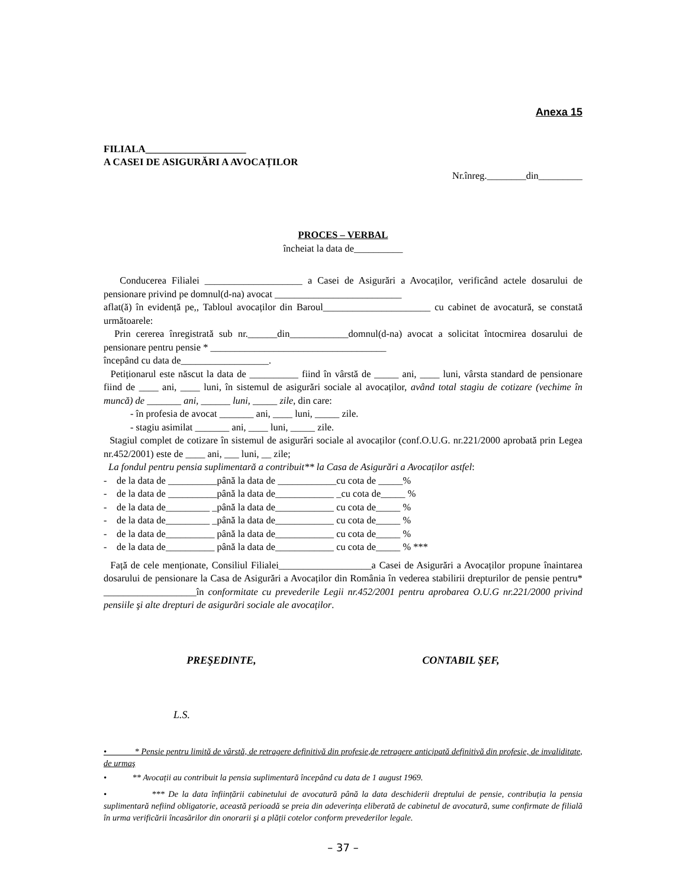Anexa 15
FILIALA____________________
A CASEI DE ASIGURĂRI A AVOCAȚILOR
Nr.înreg.________din_________
PROCES – VERBAL
încheiat la data de__________
Conducerea Filialei ____________________ a Casei de Asigurări a Avocaților, verificând actele dosarului de pensionare privind pe domnul(d-na) avocat __________________________
aflat(ă) în evidență pe,, Tabloul avocaților din Baroul______________________ cu cabinet de avocatură, se constată următoarele:
Prin cererea înregistrată sub nr.______din____________domnul(d-na) avocat a solicitat întocmirea dosarului de pensionare pentru pensie * ____________________________________
începând cu data de__________________.
Petiționarul este născut la data de __________ fiind în vârstă de _____ ani, ____ luni, vârsta standard de pensionare fiind de ____ ani, ____ luni, în sistemul de asigurări sociale al avocaților, având total stagiu de cotizare (vechime în muncă) de _______ ani, ______ luni, _____ zile, din care:
- în profesia de avocat _______ ani, ____ luni, _____ zile.
- stagiu asimilat _______ ani, ____ luni, _____ zile.
Stagiul complet de cotizare în sistemul de asigurări sociale al avocaților (conf.O.U.G. nr.221/2000 aprobată prin Legea nr.452/2001) este de ____ ani, ___ luni, __ zile;
La fondul pentru pensia suplimentară a contribuit** la Casa de Asigurări a Avocaților astfel:
- de la data de __________până la data de ____________cu cota de _____%
- de la data de __________până la data de____________ _cu cota de_____ %
- de la data de_________ _până la data de____________ cu cota de_____ %
- de la data de_________ _până la data de____________ cu cota de_____ %
- de la data de__________ până la data de____________ cu cota de_____ %
- de la data de__________ până la data de____________ cu cota de_____ % ***
Față de cele menționate, Consiliul Filialei___________________a Casei de Asigurări a Avocaților propune înaintarea dosarului de pensionare la Casa de Asigurări a Avocaților din România în vederea stabilirii drepturilor de pensie pentru* ___________________în conformitate cu prevederile Legii nr.452/2001 pentru aprobarea O.U.G nr.221/2000 privind pensiile şi alte drepturi de asigurări sociale ale avocaților.
PREŞEDINTE, CONTABIL ŞEF,
L.S.
• * Pensie pentru limită de vârstă, de retragere definitivă din profesie,de retragere anticipată definitivă din profesie, de invaliditate, de urmaş
• ** Avocații au contribuit la pensia suplimentară începând cu data de 1 august 1969.
• *** De la data înființării cabinetului de avocatură până la data deschiderii dreptului de pensie, contribuția la pensia suplimentară nefiind obligatorie, această perioadă se preia din adeverința eliberată de cabinetul de avocatură, sume confirmate de filială în urma verificării încasărilor din onorarii şi a plății cotelor conform prevederilor legale.
– 37 –